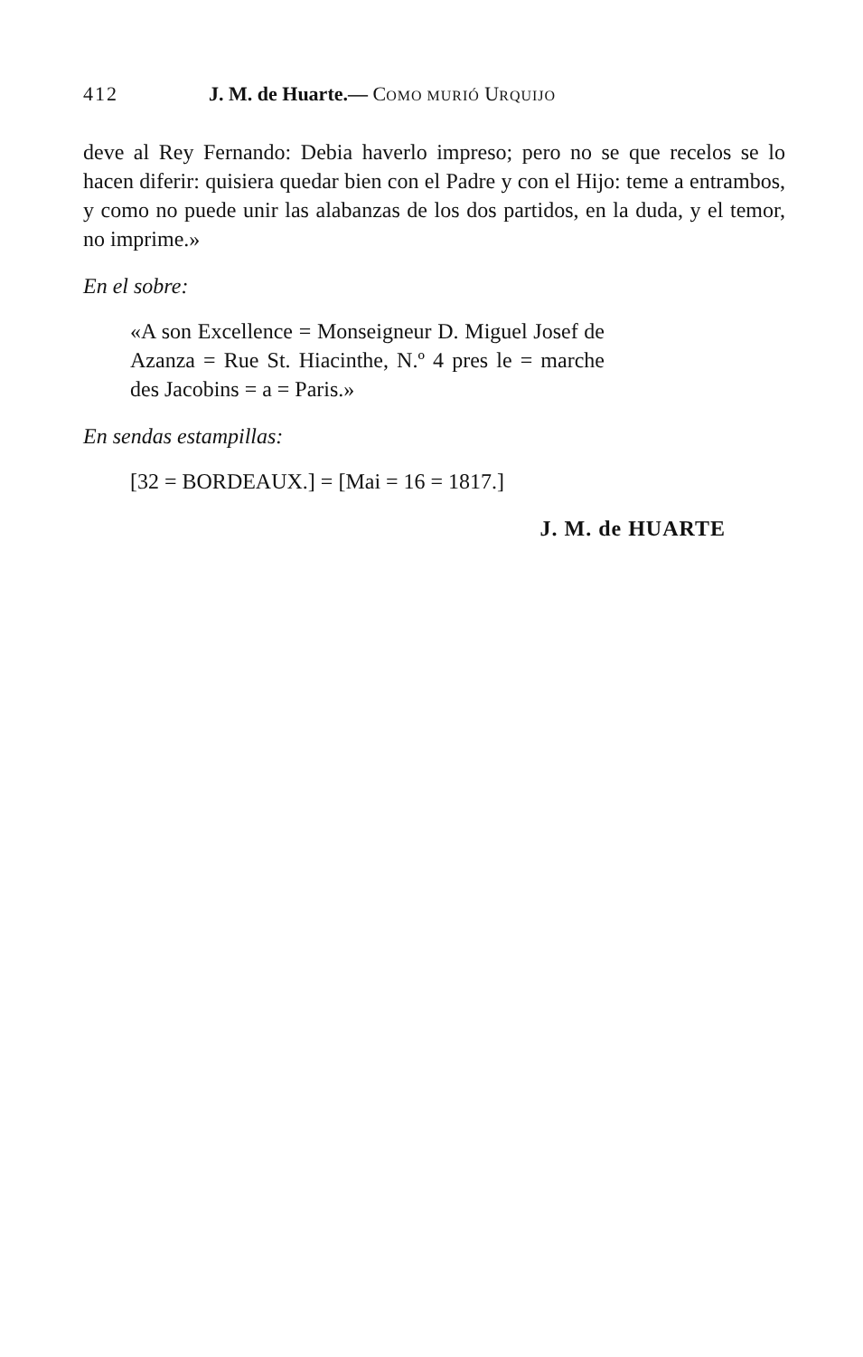412 J. M. de Huarte.— COMO MURIÓ URQUIJO
deve al Rey Fernando: Debia haverlo impreso; pero no se que recelos se lo hacen diferir: quisiera quedar bien con el Padre y con el Hijo: teme a entrambos, y como no puede unir las alabanzas de los dos partidos, en la duda, y el temor, no imprime.»
En el sobre:
«A son Excellence = Monseigneur D. Miguel Josef de Azanza = Rue St. Hiacinthe, N.º 4 pres le = marche des Jacobins = a = Paris.»
En sendas estampillas:
[32 = BORDEAUX.] = [Mai = 16 = 1817.]
J. M. de HUARTE